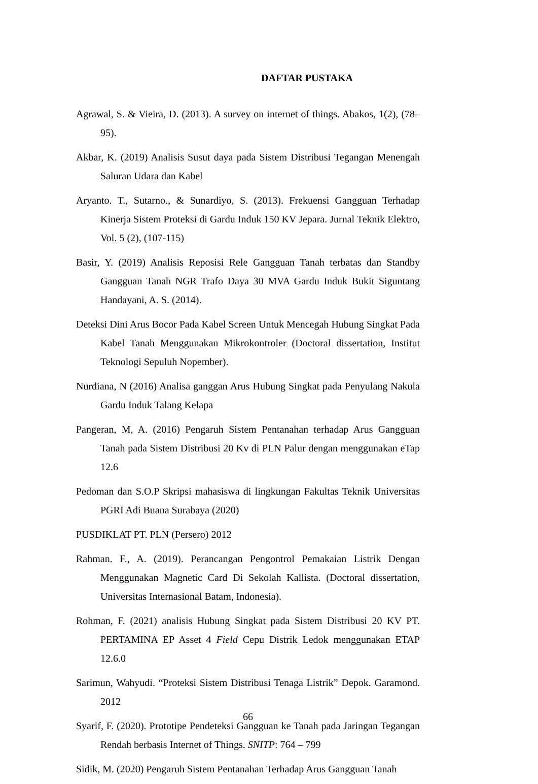DAFTAR PUSTAKA
Agrawal, S. & Vieira, D. (2013). A survey on internet of things. Abakos, 1(2), (78–95).
Akbar, K. (2019) Analisis Susut daya pada Sistem Distribusi Tegangan Menengah Saluran Udara dan Kabel
Aryanto. T., Sutarno., & Sunardiyo, S. (2013). Frekuensi Gangguan Terhadap Kinerja Sistem Proteksi di Gardu Induk 150 KV Jepara. Jurnal Teknik Elektro, Vol. 5 (2), (107-115)
Basir, Y. (2019) Analisis Reposisi Rele Gangguan Tanah terbatas dan Standby Gangguan Tanah NGR Trafo Daya 30 MVA Gardu Induk Bukit Siguntang Handayani, A. S. (2014).
Deteksi Dini Arus Bocor Pada Kabel Screen Untuk Mencegah Hubung Singkat Pada Kabel Tanah Menggunakan Mikrokontroler (Doctoral dissertation, Institut Teknologi Sepuluh Nopember).
Nurdiana, N (2016) Analisa ganggan Arus Hubung Singkat pada Penyulang Nakula Gardu Induk Talang Kelapa
Pangeran, M, A. (2016) Pengaruh Sistem Pentanahan terhadap Arus Gangguan Tanah pada Sistem Distribusi 20 Kv di PLN Palur dengan menggunakan eTap 12.6
Pedoman dan S.O.P Skripsi mahasiswa di lingkungan Fakultas Teknik Universitas PGRI Adi Buana Surabaya (2020)
PUSDIKLAT PT. PLN (Persero) 2012
Rahman. F., A. (2019). Perancangan Pengontrol Pemakaian Listrik Dengan Menggunakan Magnetic Card Di Sekolah Kallista. (Doctoral dissertation, Universitas Internasional Batam, Indonesia).
Rohman, F. (2021) analisis Hubung Singkat pada Sistem Distribusi 20 KV PT. PERTAMINA EP Asset 4 Field Cepu Distrik Ledok menggunakan ETAP 12.6.0
Sarimun, Wahyudi. “Proteksi Sistem Distribusi Tenaga Listrik” Depok. Garamond. 2012
Syarif, F. (2020). Prototipe Pendeteksi Gangguan ke Tanah pada Jaringan Tegangan Rendah berbasis Internet of Things. SNITP: 764 – 799
Sidik, M. (2020) Pengaruh Sistem Pentanahan Terhadap Arus Gangguan Tanah
66